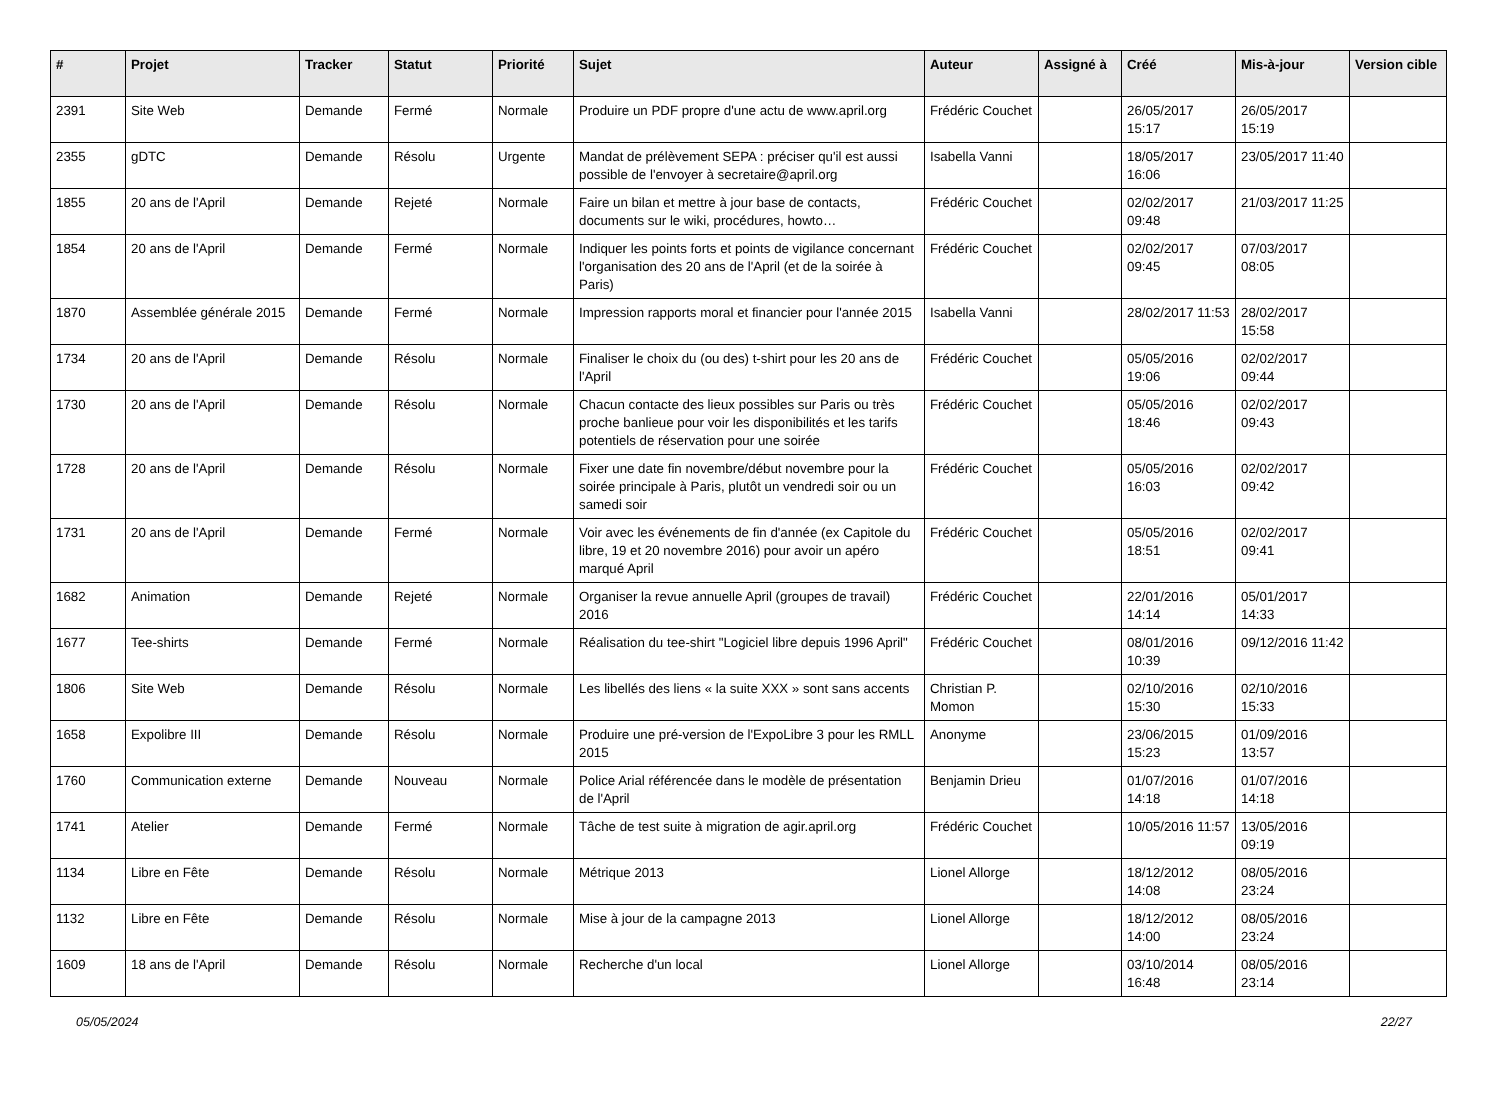| # | Projet | Tracker | Statut | Priorité | Sujet | Auteur | Assigné à | Créé | Mis-à-jour | Version cible |
| --- | --- | --- | --- | --- | --- | --- | --- | --- | --- | --- |
| 2391 | Site Web | Demande | Fermé | Normale | Produire un PDF propre d'une actu de www.april.org | Frédéric Couchet | | 26/05/2017 15:17 | 26/05/2017 15:19 | |
| 2355 | gDTC | Demande | Résolu | Urgente | Mandat de prélèvement SEPA : préciser qu'il est aussi possible de l'envoyer à secretaire@april.org | Isabella Vanni | | 18/05/2017 16:06 | 23/05/2017 11:40 | |
| 1855 | 20 ans de l'April | Demande | Rejeté | Normale | Faire un bilan et mettre à jour base de contacts, documents sur le wiki, procédures, howto… | Frédéric Couchet | | 02/02/2017 09:48 | 21/03/2017 11:25 | |
| 1854 | 20 ans de l'April | Demande | Fermé | Normale | Indiquer les points forts et points de vigilance concernant l'organisation des 20 ans de l'April (et de la soirée à Paris) | Frédéric Couchet | | 02/02/2017 09:45 | 07/03/2017 08:05 | |
| 1870 | Assemblée générale 2015 | Demande | Fermé | Normale | Impression rapports moral et financier pour l'année 2015 | Isabella Vanni | | 28/02/2017 11:53 | 28/02/2017 15:58 | |
| 1734 | 20 ans de l'April | Demande | Résolu | Normale | Finaliser le choix du (ou des) t-shirt pour les 20 ans de l'April | Frédéric Couchet | | 05/05/2016 19:06 | 02/02/2017 09:44 | |
| 1730 | 20 ans de l'April | Demande | Résolu | Normale | Chacun contacte des lieux possibles sur Paris ou très proche banlieue pour voir les disponibilités et les tarifs potentiels de réservation pour une soirée | Frédéric Couchet | | 05/05/2016 18:46 | 02/02/2017 09:43 | |
| 1728 | 20 ans de l'April | Demande | Résolu | Normale | Fixer une date fin novembre/début novembre pour la soirée principale à Paris, plutôt un vendredi soir ou un samedi soir | Frédéric Couchet | | 05/05/2016 16:03 | 02/02/2017 09:42 | |
| 1731 | 20 ans de l'April | Demande | Fermé | Normale | Voir avec les événements de fin d'année (ex Capitole du libre, 19 et 20 novembre 2016) pour avoir un apéro marqué April | Frédéric Couchet | | 05/05/2016 18:51 | 02/02/2017 09:41 | |
| 1682 | Animation | Demande | Rejeté | Normale | Organiser la revue annuelle April (groupes de travail) 2016 | Frédéric Couchet | | 22/01/2016 14:14 | 05/01/2017 14:33 | |
| 1677 | Tee-shirts | Demande | Fermé | Normale | Réalisation du tee-shirt "Logiciel libre depuis 1996 April" | Frédéric Couchet | | 08/01/2016 10:39 | 09/12/2016 11:42 | |
| 1806 | Site Web | Demande | Résolu | Normale | Les libellés des liens « la suite XXX » sont sans accents | Christian P. Momon | | 02/10/2016 15:30 | 02/10/2016 15:33 | |
| 1658 | Expolibre III | Demande | Résolu | Normale | Produire une pré-version de l'ExpoLibre 3 pour les RMLL 2015 | Anonyme | | 23/06/2015 15:23 | 01/09/2016 13:57 | |
| 1760 | Communication externe | Demande | Nouveau | Normale | Police Arial référencée dans le modèle de présentation de l'April | Benjamin Drieu | | 01/07/2016 14:18 | 01/07/2016 14:18 | |
| 1741 | Atelier | Demande | Fermé | Normale | Tâche de test suite à migration de agir.april.org | Frédéric Couchet | | 10/05/2016 11:57 | 13/05/2016 09:19 | |
| 1134 | Libre en Fête | Demande | Résolu | Normale | Métrique 2013 | Lionel Allorge | | 18/12/2012 14:08 | 08/05/2016 23:24 | |
| 1132 | Libre en Fête | Demande | Résolu | Normale | Mise à jour de la campagne 2013 | Lionel Allorge | | 18/12/2012 14:00 | 08/05/2016 23:24 | |
| 1609 | 18 ans de l'April | Demande | Résolu | Normale | Recherche d'un local | Lionel Allorge | | 03/10/2014 16:48 | 08/05/2016 23:14 | |
05/05/2024 22/27